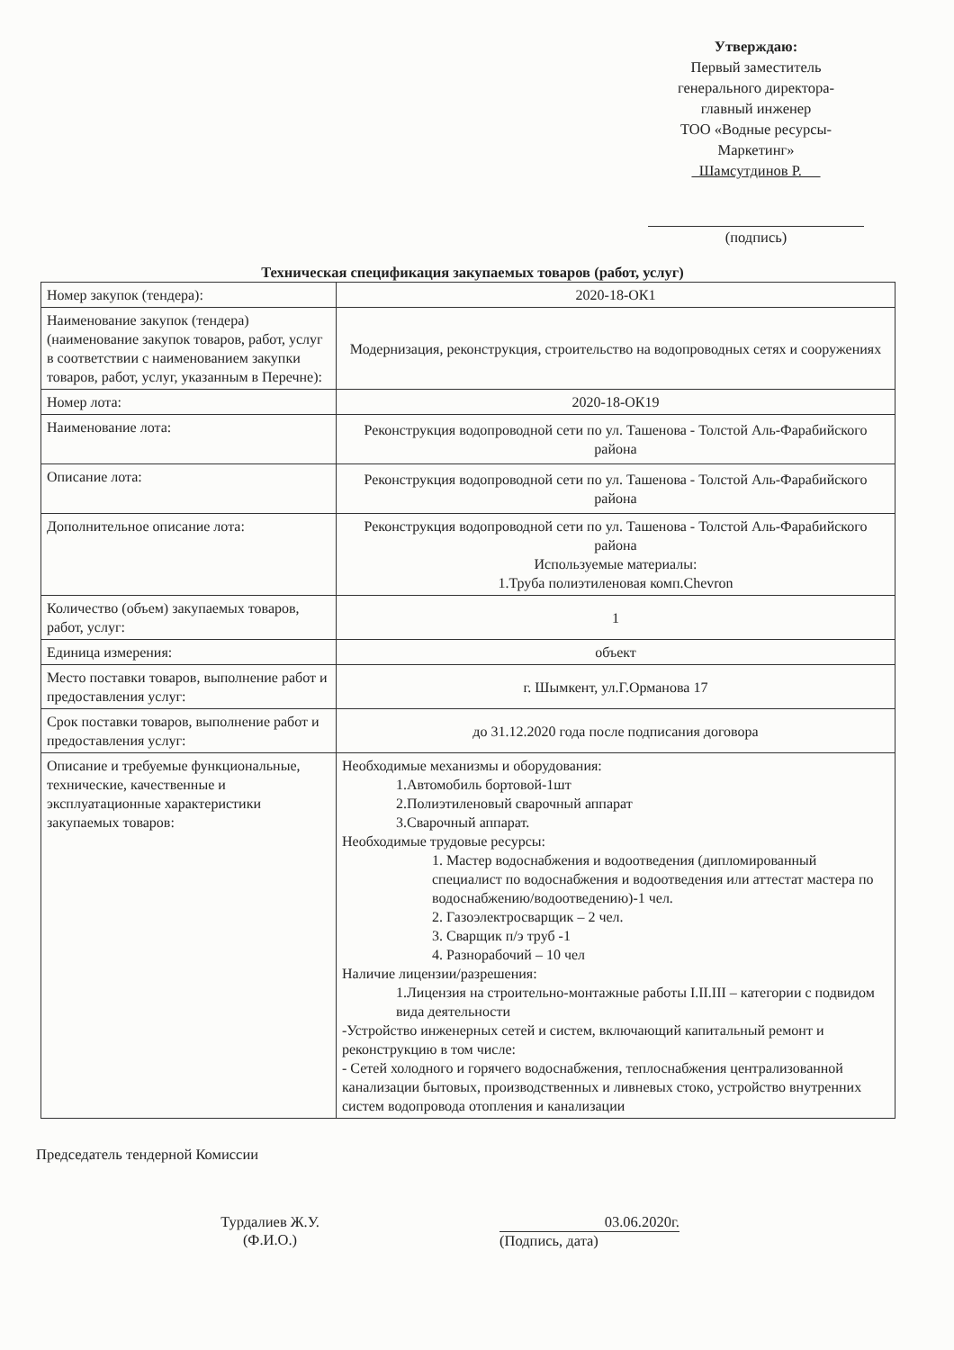Утверждаю:
Первый заместитель
генерального директора-
главный инженер
ТОО «Водные ресурсы-
Маркетинг»
Шамсутдинов Р.
(подпись)
Техническая спецификация закупаемых товаров (работ, услуг)
| Номер закупок (тендера): | 2020-18-ОК1 |
| Наименование закупок (тендера) (наименование закупок товаров, работ, услуг в соответствии с наименованием закупки товаров, работ, услуг, указанным в Перечне): | Модернизация, реконструкция, строительство на водопроводных сетях и сооружениях |
| Номер лота: | 2020-18-ОК19 |
| Наименование лота: | Реконструкция водопроводной сети по ул. Ташенова - Толстой Аль-Фарабийского района |
| Описание лота: | Реконструкция водопроводной сети по ул. Ташенова - Толстой Аль-Фарабийского района |
| Дополнительное описание лота: | Реконструкция водопроводной сети по ул. Ташенова - Толстой Аль-Фарабийского района Используемые материалы: 1.Труба полиэтиленовая комп.Chevron |
| Количество (объем) закупаемых товаров, работ, услуг: | 1 |
| Единица измерения: | объект |
| Место поставки товаров, выполнение работ и предоставления услуг: | г. Шымкент, ул.Г.Орманова 17 |
| Срок поставки товаров, выполнение работ и предоставления услуг: | до 31.12.2020 года после подписания договора |
| Описание и требуемые функциональные, технические, качественные и эксплуатационные характеристики закупаемых товаров: | Необходимые механизмы и оборудования: 1.Автомобиль бортовой-1шт 2.Полиэтиленовый сварочный аппарат 3.Сварочный аппарат. Необходимые трудовые ресурсы: 1. Мастер водоснабжения и водоотведения (дипломированный специалист по водоснабжения и водоотведения или аттестат мастера по водоснабжению/водоотведению)-1 чел. 2. Газоэлектросварщик – 2 чел. 3. Сварщик п/э труб -1 4. Разнорабочий – 10 чел Наличие лицензии/разрешения: 1.Лицензия на строительно-монтажные работы I.II.III – категории с подвидом вида деятельности -Устройство инженерных сетей и систем, включающий капитальный ремонт и реконструкцию в том числе: - Сетей холодного и горячего водоснабжения, теплоснабжения централизованной канализации бытовых, производственных и ливневых стоко, устройство внутренних систем водопровода отопления и канализации |
Председатель тендерной Комиссии
Турдалиев Ж.У.
(Ф.И.О.)
03.06.2020г.
(Подпись, дата)